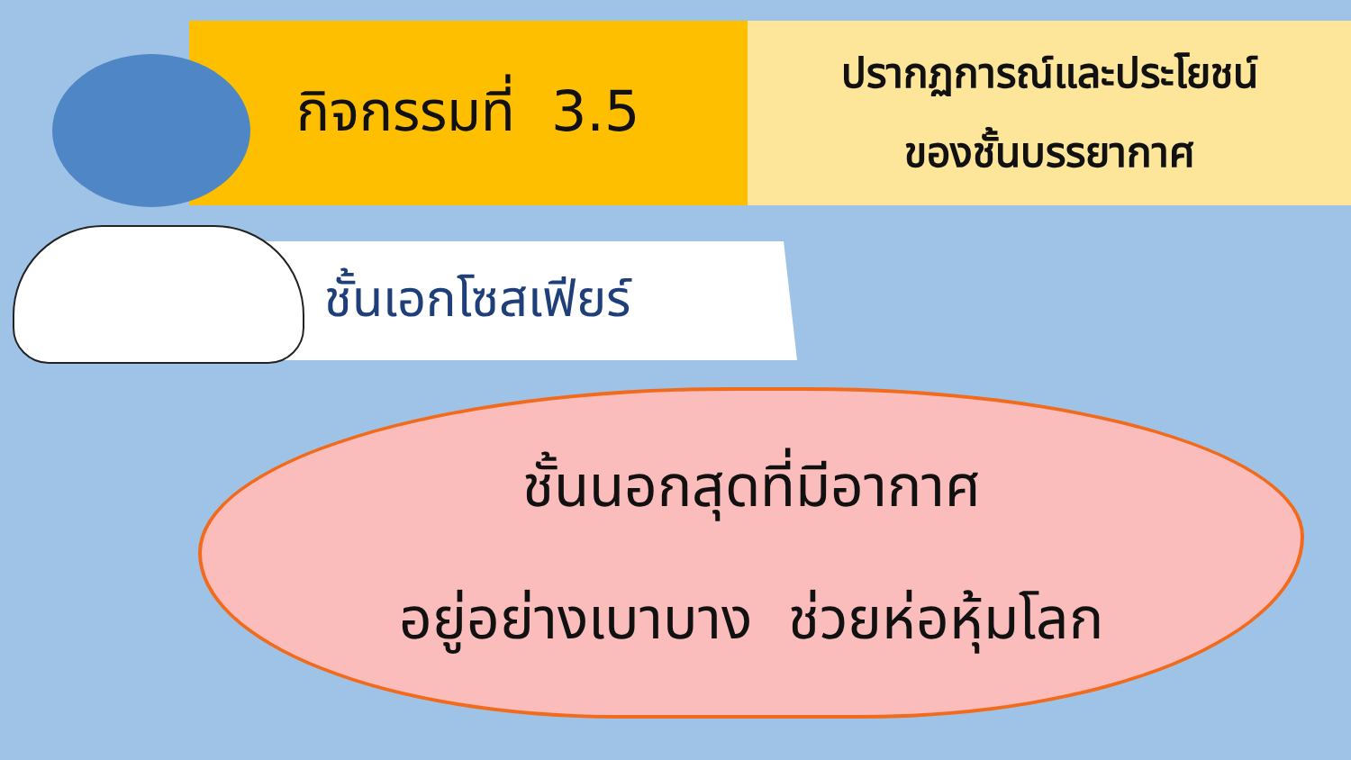กิจกรรมที่ 3.5
ปรากฏการณ์และประโยชน์
ของชั้นบรรยากาศ
ชั้นเอกโซสเฟียร์
ชั้นนอกสุดที่มีอากาศ
อยู่อย่างเบาบาง ช่วยห่อหุ้มโลก